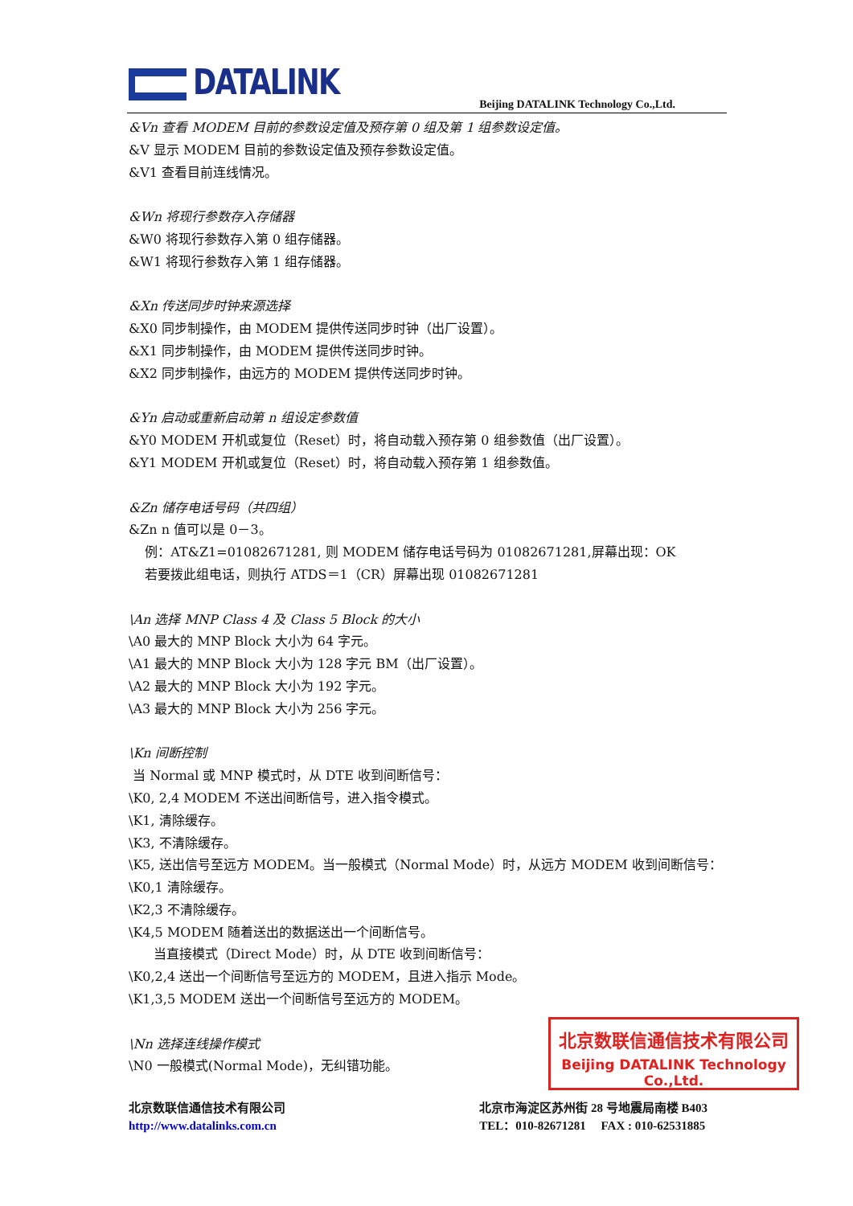DATALINK
Beijing DATALINK Technology Co.,Ltd.
&Vn 查看 MODEM 目前的参数设定值及预存第 0 组及第 1 组参数设定值。
&V 显示 MODEM 目前的参数设定值及预存参数设定值。
&V1 查看目前连线情况。
&Wn 将现行参数存入存储器
&W0 将现行参数存入第 0 组存储器。
&W1 将现行参数存入第 1 组存储器。
&Xn 传送同步时钟来源选择
&X0 同步制操作，由 MODEM 提供传送同步时钟（出厂设置）。
&X1 同步制操作，由 MODEM 提供传送同步时钟。
&X2 同步制操作，由远方的 MODEM 提供传送同步时钟。
&Yn 启动或重新启动第 n 组设定参数值
&Y0 MODEM 开机或复位（Reset）时，将自动载入预存第 0 组参数值（出厂设置）。
&Y1 MODEM 开机或复位（Reset）时，将自动载入预存第 1 组参数值。
&Zn 储存电话号码（共四组）
&Zn n 值可以是 0－3。
例：AT&Z1=01082671281, 则 MODEM 储存电话号码为 01082671281,屏幕出现：OK
若要拨此组电话，则执行 ATDS＝1（CR）屏幕出现 01082671281
\An 选择 MNP Class 4 及 Class 5 Block 的大小
\A0 最大的 MNP Block 大小为 64 字元。
\A1 最大的 MNP Block 大小为 128 字元 BM（出厂设置）。
\A2 最大的 MNP Block 大小为 192 字元。
\A3 最大的 MNP Block 大小为 256 字元。
\Kn 间断控制
当 Normal 或 MNP 模式时，从 DTE 收到间断信号：
\K0, 2,4 MODEM 不送出间断信号，进入指令模式。
\K1, 清除缓存。
\K3, 不清除缓存。
\K5, 送出信号至远方 MODEM。当一般模式（Normal Mode）时，从远方 MODEM 收到间断信号：
\K0,1 清除缓存。
\K2,3 不清除缓存。
\K4,5 MODEM 随着送出的数据送出一个间断信号。
当直接模式（Direct Mode）时，从 DTE 收到间断信号：
\K0,2,4 送出一个间断信号至远方的 MODEM，且进入指示 Mode。
\K1,3,5 MODEM 送出一个间断信号至远方的 MODEM。
\Nn 选择连线操作模式
\N0 一般模式(Normal Mode)，无纠错功能。
北京数联信通信技术有限公司
Beijing DATALINK Technology Co.,Ltd.
北京数联信通信技术有限公司
http://www.datalinks.com.cn
北京市海淀区苏州街 28 号地震局南楼 B403
TEL：010-82671281 FAX : 010-62531885